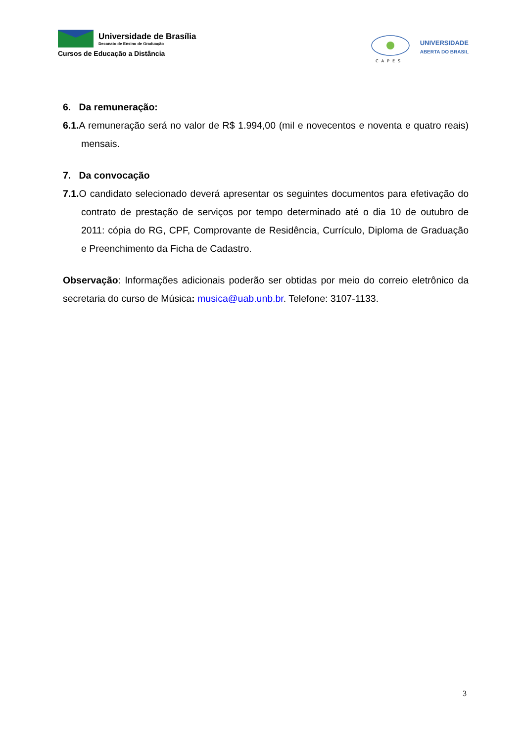Universidade de Brasília
Decanato de Ensino de Graduação
Cursos de Educação a Distância
CAPES
UNIVERSIDADE
ABERTA DO BRASIL
6. Da remuneração:
6.1. A remuneração será no valor de R$ 1.994,00 (mil e novecentos e noventa e quatro reais) mensais.
7. Da convocação
7.1. O candidato selecionado deverá apresentar os seguintes documentos para efetivação do contrato de prestação de serviços por tempo determinado até o dia 10 de outubro de 2011: cópia do RG, CPF, Comprovante de Residência, Currículo, Diploma de Graduação e Preenchimento da Ficha de Cadastro.
Observação: Informações adicionais poderão ser obtidas por meio do correio eletrônico da secretaria do curso de Música: musica@uab.unb.br. Telefone: 3107-1133.
3